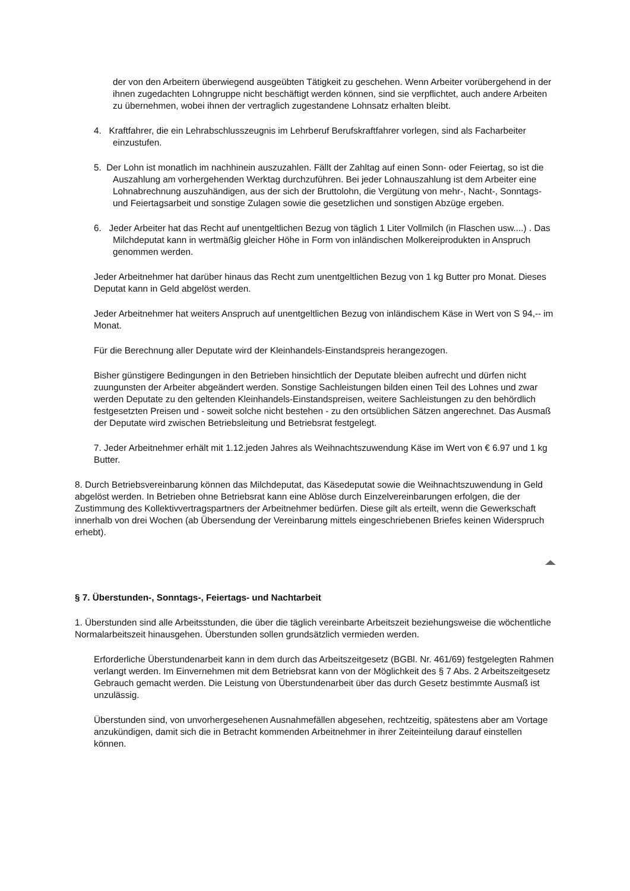der von den Arbeitern überwiegend ausgeübten Tätigkeit zu geschehen. Wenn Arbeiter vorübergehend in der ihnen zugedachten Lohngruppe nicht beschäftigt werden können, sind sie verpflichtet, auch andere Arbeiten zu übernehmen, wobei ihnen der vertraglich zugestandene Lohnsatz erhalten bleibt.
4. Kraftfahrer, die ein Lehrabschlusszeugnis im Lehrberuf Berufskraftfahrer vorlegen, sind als Facharbeiter einzustufen.
5. Der Lohn ist monatlich im nachhinein auszuzahlen. Fällt der Zahltag auf einen Sonn- oder Feiertag, so ist die Auszahlung am vorhergehenden Werktag durchzuführen. Bei jeder Lohnauszahlung ist dem Arbeiter eine Lohnabrechnung auszuhändigen, aus der sich der Bruttolohn, die Vergütung von mehr-, Nacht-, Sonntags- und Feiertagsarbeit und sonstige Zulagen sowie die gesetzlichen und sonstigen Abzüge ergeben.
6. Jeder Arbeiter hat das Recht auf unentgeltlichen Bezug von täglich 1 Liter Vollmilch (in Flaschen usw....) . Das Milchdeputat kann in wertmäßig gleicher Höhe in Form von inländischen Molkereiprodukten in Anspruch genommen werden.
Jeder Arbeitnehmer hat darüber hinaus das Recht zum unentgeltlichen Bezug von 1 kg Butter pro Monat. Dieses Deputat kann in Geld abgelöst werden.
Jeder Arbeitnehmer hat weiters Anspruch auf unentgeltlichen Bezug von inländischem Käse in Wert von S 94,-- im Monat.
Für die Berechnung aller Deputate wird der Kleinhandels-Einstandspreis herangezogen.
Bisher günstigere Bedingungen in den Betrieben hinsichtlich der Deputate bleiben aufrecht und dürfen nicht zuungunsten der Arbeiter abgeändert werden. Sonstige Sachleistungen bilden einen Teil des Lohnes und zwar werden Deputate zu den geltenden Kleinhandels-Einstandspreisen, weitere Sachleistungen zu den behördlich festgesetzten Preisen und - soweit solche nicht bestehen - zu den ortsüblichen Sätzen angerechnet. Das Ausmaß der Deputate wird zwischen Betriebsleitung und Betriebsrat festgelegt.
7. Jeder Arbeitnehmer erhält mit 1.12.jeden Jahres als Weihnachtszuwendung Käse im Wert von € 6.97 und 1 kg Butter.
8. Durch Betriebsvereinbarung können das Milchdeputat, das Käsedeputat sowie die Weihnachtszuwendung in Geld abgelöst werden. In Betrieben ohne Betriebsrat kann eine Ablöse durch Einzelvereinbarungen erfolgen, die der Zustimmung des Kollektivvertragspartners der Arbeitnehmer bedürfen. Diese gilt als erteilt, wenn die Gewerkschaft innerhalb von drei Wochen (ab Übersendung der Vereinbarung mittels eingeschriebenen Briefes keinen Widerspruch erhebt).
§ 7. Überstunden-, Sonntags-, Feiertags- und Nachtarbeit
1. Überstunden sind alle Arbeitsstunden, die über die täglich vereinbarte Arbeitszeit beziehungsweise die wöchentliche Normalarbeitszeit hinausgehen. Überstunden sollen grundsätzlich vermieden werden.
Erforderliche Überstundenarbeit kann in dem durch das Arbeitszeitgesetz (BGBl. Nr. 461/69) festgelegten Rahmen verlangt werden. Im Einvernehmen mit dem Betriebsrat kann von der Möglichkeit des § 7 Abs. 2 Arbeitszeitgesetz Gebrauch gemacht werden. Die Leistung von Überstundenarbeit über das durch Gesetz bestimmte Ausmaß ist unzulässig.
Überstunden sind, von unvorhergesehenen Ausnahmefällen abgesehen, rechtzeitig, spätestens aber am Vortage anzukündigen, damit sich die in Betracht kommenden Arbeitnehmer in ihrer Zeiteinteilung darauf einstellen können.